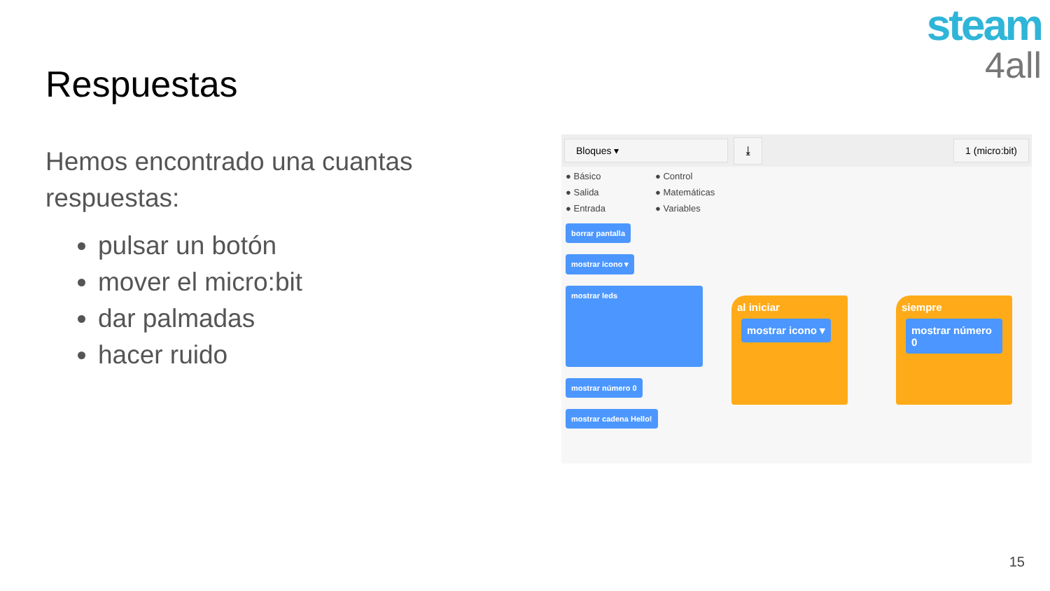steam
4all
Respuestas
Hemos encontrado una cuantas respuestas:
pulsar un botón
mover el micro:bit
dar palmadas
hacer ruido
Bloques ▾ ⤓ 1 (micro:bit)
● Básico ● Control ● Salida ● Matemáticas ● Entrada ● Variables
borrar pantalla
mostrar icono ▾
mostrar leds
mostrar número 0
mostrar cadena Hello!
al iniciar
mostrar icono ▾
siempre
mostrar número 0
15